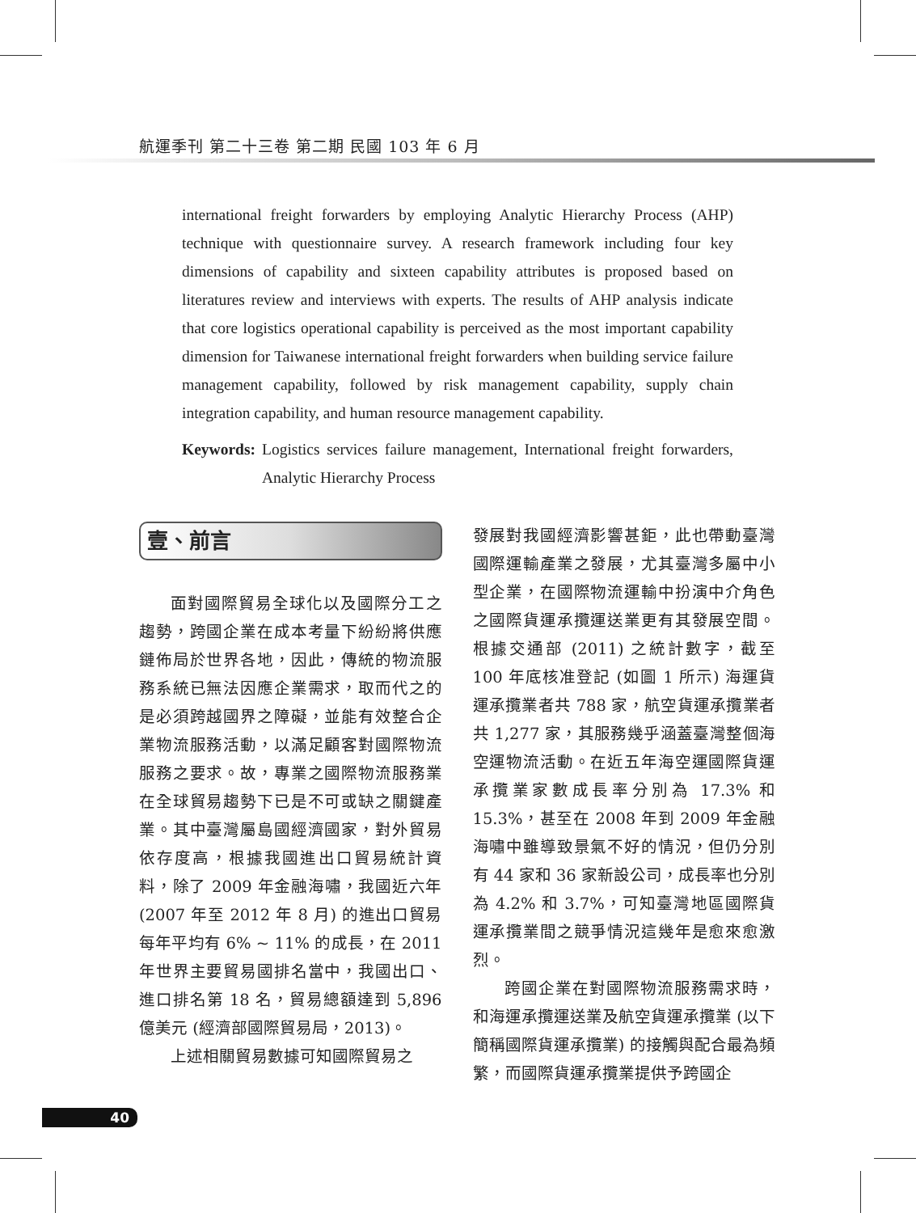航運季刊 第二十三卷 第二期 民國 103 年 6 月
international freight forwarders by employing Analytic Hierarchy Process (AHP) technique with questionnaire survey. A research framework including four key dimensions of capability and sixteen capability attributes is proposed based on literatures review and interviews with experts. The results of AHP analysis indicate that core logistics operational capability is perceived as the most important capability dimension for Taiwanese international freight forwarders when building service failure management capability, followed by risk management capability, supply chain integration capability, and human resource management capability.
Keywords: Logistics services failure management, International freight forwarders, Analytic Hierarchy Process
壹、前言
面對國際貿易全球化以及國際分工之趨勢，跨國企業在成本考量下紛紛將供應鏈佈局於世界各地，因此，傳統的物流服務系統已無法因應企業需求，取而代之的是必須跨越國界之障礙，並能有效整合企業物流服務活動，以滿足顧客對國際物流服務之要求。故，專業之國際物流服務業在全球貿易趨勢下已是不可或缺之關鍵產業。其中臺灣屬島國經濟國家，對外貿易依存度高，根據我國進出口貿易統計資料，除了 2009 年金融海嘯，我國近六年 (2007 年至 2012 年 8 月) 的進出口貿易每年平均有 6% ~ 11% 的成長，在 2011 年世界主要貿易國排名當中，我國出口、進口排名第 18 名，貿易總額達到 5,896 億美元 (經濟部國際貿易局，2013)。
上述相關貿易數據可知國際貿易之
發展對我國經濟影響甚鉅，此也帶動臺灣國際運輸產業之發展，尤其臺灣多屬中小型企業，在國際物流運輸中扮演中介角色之國際貨運承攬運送業更有其發展空間。根據交通部 (2011) 之統計數字，截至 100 年底核准登記 (如圖 1 所示) 海運貨運承攬業者共 788 家，航空貨運承攬業者共 1,277 家，其服務幾乎涵蓋臺灣整個海空運物流活動。在近五年海空運國際貨運承攬業家數成長率分別為 17.3% 和 15.3%，甚至在 2008 年到 2009 年金融海嘯中雖導致景氣不好的情況，但仍分別有 44 家和 36 家新設公司，成長率也分別為 4.2% 和 3.7%，可知臺灣地區國際貨運承攬業間之競爭情況這幾年是愈來愈激烈。
跨國企業在對國際物流服務需求時，和海運承攬運送業及航空貨運承攬業 (以下簡稱國際貨運承攬業) 的接觸與配合最為頻繁，而國際貨運承攬業提供予跨國企
40